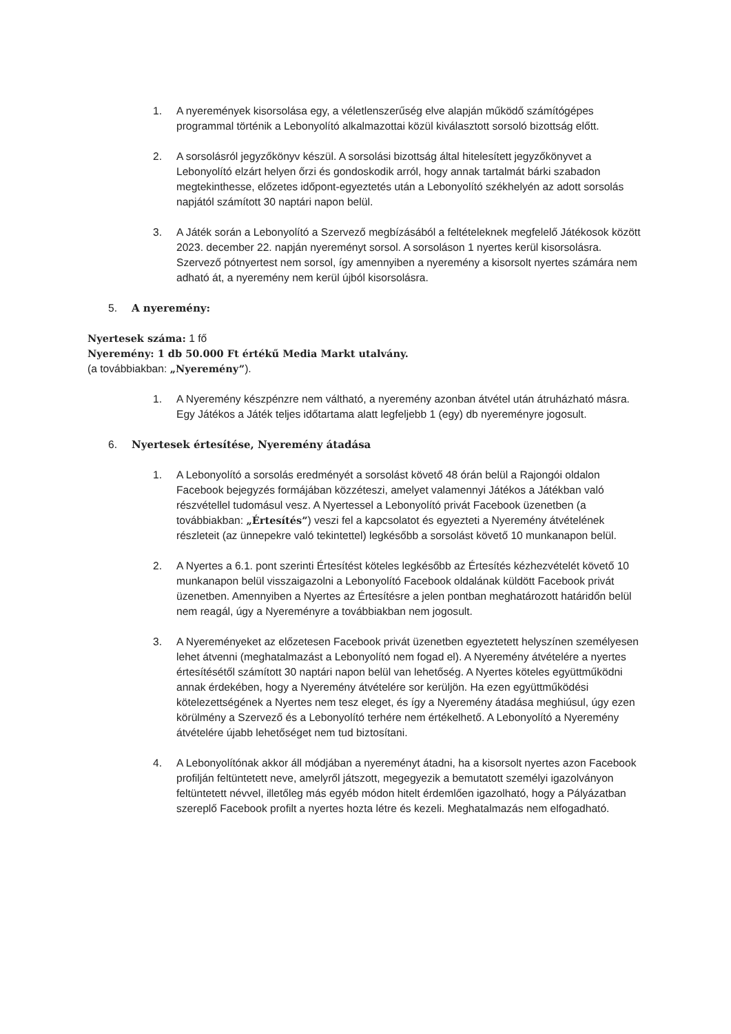1. A nyeremények kisorsolása egy, a véletlenszerűség elve alapján működő számítógépes programmal történik a Lebonyolító alkalmazottai közül kiválasztott sorsoló bizottság előtt.
2. A sorsolásról jegyzőkönyv készül. A sorsolási bizottság által hitelesített jegyzőkönyvet a Lebonyolító elzárt helyen őrzi és gondoskodik arról, hogy annak tartalmát bárki szabadon megtekinthesse, előzetes időpont-egyeztetés után a Lebonyolító székhelyén az adott sorsolás napjától számított 30 naptári napon belül.
3. A Játék során a Lebonyolító a Szervező megbízásából a feltételeknek megfelelő Játékosok között 2023. december 22. napján nyereményt sorsol. A sorsoláson 1 nyertes kerül kisorsolásra. Szervező pótnyertest nem sorsol, így amennyiben a nyeremény a kisorsolt nyertes számára nem adható át, a nyeremény nem kerül újból kisorsolásra.
5. A nyeremény:
Nyertesek száma: 1 fő
Nyeremény: 1 db 50.000 Ft értékű Media Markt utalvány.
(a továbbiakban: „Nyeremény”).
1. A Nyeremény készpénzre nem váltható, a nyeremény azonban átvétel után átruházható másra. Egy Játékos a Játék teljes időtartama alatt legfeljebb 1 (egy) db nyereményre jogosult.
6. Nyertesek értesítése, Nyeremény átadása
1. A Lebonyolító a sorsolás eredményét a sorsolást követő 48 órán belül a Rajongói oldalon Facebook bejegyzés formájában közzéteszi, amelyet valamennyi Játékos a Játékban való részvétellel tudomásul vesz. A Nyertessel a Lebonyolító privát Facebook üzenetben (a továbbiakban: „Értesítés”) veszi fel a kapcsolatot és egyezteti a Nyeremény átvételének részleteit (az ünnepekre való tekintettel) legkésőbb a sorsolást követő 10 munkanapon belül.
2. A Nyertes a 6.1. pont szerinti Értesítést köteles legkésőbb az Értesítés kézhezvételét követő 10 munkanapon belül visszaigazolni a Lebonyolító Facebook oldalának küldött Facebook privát üzenetben. Amennyiben a Nyertes az Értesítésre a jelen pontban meghatározott határidőn belül nem reagál, úgy a Nyereményre a továbbiakban nem jogosult.
3. A Nyereményeket az előzetesen Facebook privát üzenetben egyeztetett helyszínen személyesen lehet átvenni (meghatalmazást a Lebonyolító nem fogad el). A Nyeremény átvételére a nyertes értesítésétől számított 30 naptári napon belül van lehetőség. A Nyertes köteles együttműködni annak érdekében, hogy a Nyeremény átvételére sor kerüljön. Ha ezen együttműködési kötelezettségének a Nyertes nem tesz eleget, és így a Nyeremény átadása meghiúsul, úgy ezen körülmény a Szervező és a Lebonyolító terhére nem értékelhető. A Lebonyolító a Nyeremény átvételére újabb lehetőséget nem tud biztosítani.
4. A Lebonyolítónak akkor áll módjában a nyereményt átadni, ha a kisorsolt nyertes azon Facebook profilján feltüntetett neve, amelyről játszott, megegyezik a bemutatott személyi igazolványon feltüntetett névvel, illetőleg más egyéb módon hitelt érdemlően igazolható, hogy a Pályázatban szereplő Facebook profilt a nyertes hozta létre és kezeli. Meghatalmazás nem elfogadható.